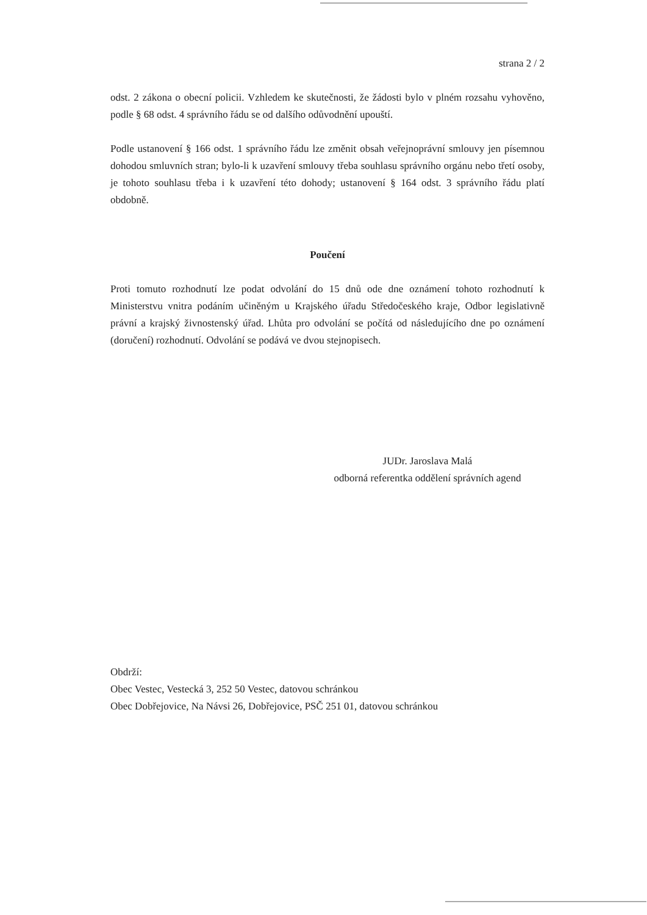strana 2 / 2
odst. 2 zákona o obecní policii. Vzhledem ke skutečnosti, že žádosti bylo v plném rozsahu vyhověno, podle § 68 odst. 4 správního řádu se od dalšího odůvodnění upouští.
Podle ustanovení § 166 odst. 1 správního řádu lze změnit obsah veřejnoprávní smlouvy jen písemnou dohodou smluvních stran; bylo-li k uzavření smlouvy třeba souhlasu správního orgánu nebo třetí osoby, je tohoto souhlasu třeba i k uzavření této dohody; ustanovení § 164 odst. 3 správního řádu platí obdobně.
Poučení
Proti tomuto rozhodnutí lze podat odvolání do 15 dnů ode dne oznámení tohoto rozhodnutí k Ministerstvu vnitra podáním učiněným u Krajského úřadu Středočeského kraje, Odbor legislativně právní a krajský živnostenský úřad. Lhůta pro odvolání se počítá od následujícího dne po oznámení (doručení) rozhodnutí. Odvolání se podává ve dvou stejnopisech.
JUDr. Jaroslava Malá
odborná referentka oddělení správních agend
Obdrží:
Obec Vestec, Vestecká 3, 252 50 Vestec, datovou schránkou
Obec Dobřejovice, Na Návsi 26, Dobřejovice, PSČ 251 01, datovou schránkou